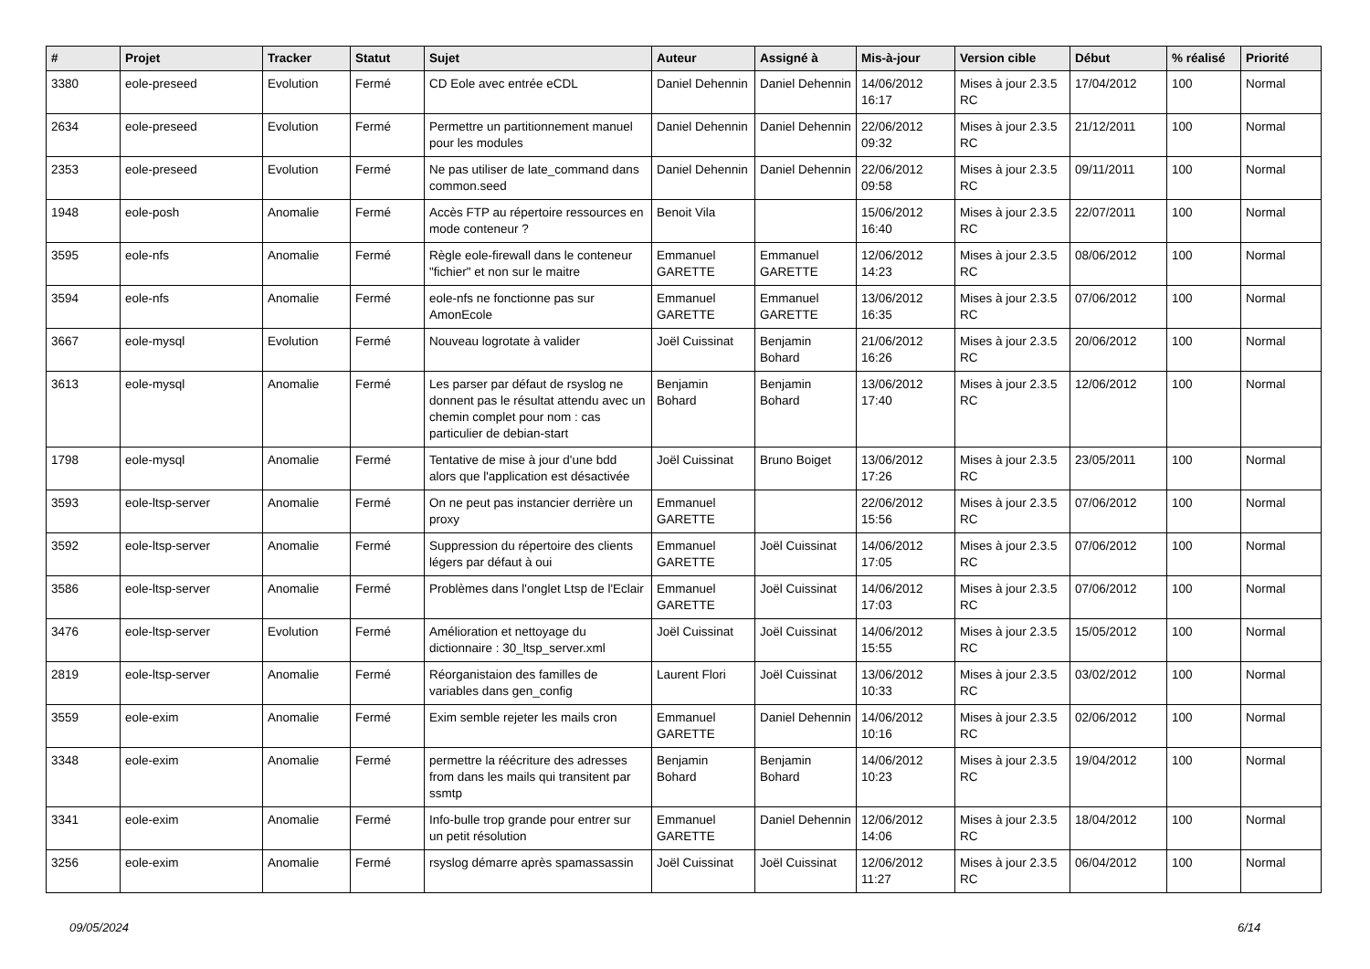| # | Projet | Tracker | Statut | Sujet | Auteur | Assigné à | Mis-à-jour | Version cible | Début | % réalisé | Priorité |
| --- | --- | --- | --- | --- | --- | --- | --- | --- | --- | --- | --- |
| 3380 | eole-preseed | Evolution | Fermé | CD Eole avec entrée eCDL | Daniel Dehennin | Daniel Dehennin | 14/06/2012 16:17 | Mises à jour 2.3.5 RC | 17/04/2012 | 100 | Normal |
| 2634 | eole-preseed | Evolution | Fermé | Permettre un partitionnement manuel pour les modules | Daniel Dehennin | Daniel Dehennin | 22/06/2012 09:32 | Mises à jour 2.3.5 RC | 21/12/2011 | 100 | Normal |
| 2353 | eole-preseed | Evolution | Fermé | Ne pas utiliser de late_command dans common.seed | Daniel Dehennin | Daniel Dehennin | 22/06/2012 09:58 | Mises à jour 2.3.5 RC | 09/11/2011 | 100 | Normal |
| 1948 | eole-posh | Anomalie | Fermé | Accès FTP au répertoire ressources en mode conteneur ? | Benoit Vila | | 15/06/2012 16:40 | Mises à jour 2.3.5 RC | 22/07/2011 | 100 | Normal |
| 3595 | eole-nfs | Anomalie | Fermé | Règle eole-firewall dans le conteneur "fichier" et non sur le maitre | Emmanuel GARETTE | Emmanuel GARETTE | 12/06/2012 14:23 | Mises à jour 2.3.5 RC | 08/06/2012 | 100 | Normal |
| 3594 | eole-nfs | Anomalie | Fermé | eole-nfs ne fonctionne pas sur AmonEcole | Emmanuel GARETTE | Emmanuel GARETTE | 13/06/2012 16:35 | Mises à jour 2.3.5 RC | 07/06/2012 | 100 | Normal |
| 3667 | eole-mysql | Evolution | Fermé | Nouveau logrotate à valider | Joël Cuissinat | Benjamin Bohard | 21/06/2012 16:26 | Mises à jour 2.3.5 RC | 20/06/2012 | 100 | Normal |
| 3613 | eole-mysql | Anomalie | Fermé | Les parser par défaut de rsyslog ne donnent pas le résultat attendu avec un chemin complet pour nom : cas particulier de debian-start | Benjamin Bohard | Benjamin Bohard | 13/06/2012 17:40 | Mises à jour 2.3.5 RC | 12/06/2012 | 100 | Normal |
| 1798 | eole-mysql | Anomalie | Fermé | Tentative de mise à jour d'une bdd alors que l'application est désactivée | Joël Cuissinat | Bruno Boiget | 13/06/2012 17:26 | Mises à jour 2.3.5 RC | 23/05/2011 | 100 | Normal |
| 3593 | eole-ltsp-server | Anomalie | Fermé | On ne peut pas instancier derrière un proxy | Emmanuel GARETTE | | 22/06/2012 15:56 | Mises à jour 2.3.5 RC | 07/06/2012 | 100 | Normal |
| 3592 | eole-ltsp-server | Anomalie | Fermé | Suppression du répertoire des clients légers par défaut à oui | Emmanuel GARETTE | Joël Cuissinat | 14/06/2012 17:05 | Mises à jour 2.3.5 RC | 07/06/2012 | 100 | Normal |
| 3586 | eole-ltsp-server | Anomalie | Fermé | Problèmes dans l'onglet Ltsp de l'Eclair | Emmanuel GARETTE | Joël Cuissinat | 14/06/2012 17:03 | Mises à jour 2.3.5 RC | 07/06/2012 | 100 | Normal |
| 3476 | eole-ltsp-server | Evolution | Fermé | Amélioration et nettoyage du dictionnaire : 30_ltsp_server.xml | Joël Cuissinat | Joël Cuissinat | 14/06/2012 15:55 | Mises à jour 2.3.5 RC | 15/05/2012 | 100 | Normal |
| 2819 | eole-ltsp-server | Anomalie | Fermé | Réorganistaion des familles de variables dans gen_config | Laurent Flori | Joël Cuissinat | 13/06/2012 10:33 | Mises à jour 2.3.5 RC | 03/02/2012 | 100 | Normal |
| 3559 | eole-exim | Anomalie | Fermé | Exim semble rejeter les mails cron | Emmanuel GARETTE | Daniel Dehennin | 14/06/2012 10:16 | Mises à jour 2.3.5 RC | 02/06/2012 | 100 | Normal |
| 3348 | eole-exim | Anomalie | Fermé | permettre la réécriture des adresses from dans les mails qui transitent par ssmtp | Benjamin Bohard | Benjamin Bohard | 14/06/2012 10:23 | Mises à jour 2.3.5 RC | 19/04/2012 | 100 | Normal |
| 3341 | eole-exim | Anomalie | Fermé | Info-bulle trop grande pour entrer sur un petit résolution | Emmanuel GARETTE | Daniel Dehennin | 12/06/2012 14:06 | Mises à jour 2.3.5 RC | 18/04/2012 | 100 | Normal |
| 3256 | eole-exim | Anomalie | Fermé | rsyslog démarre après spamassassin | Joël Cuissinat | Joël Cuissinat | 12/06/2012 11:27 | Mises à jour 2.3.5 RC | 06/04/2012 | 100 | Normal |
09/05/2024 6/14